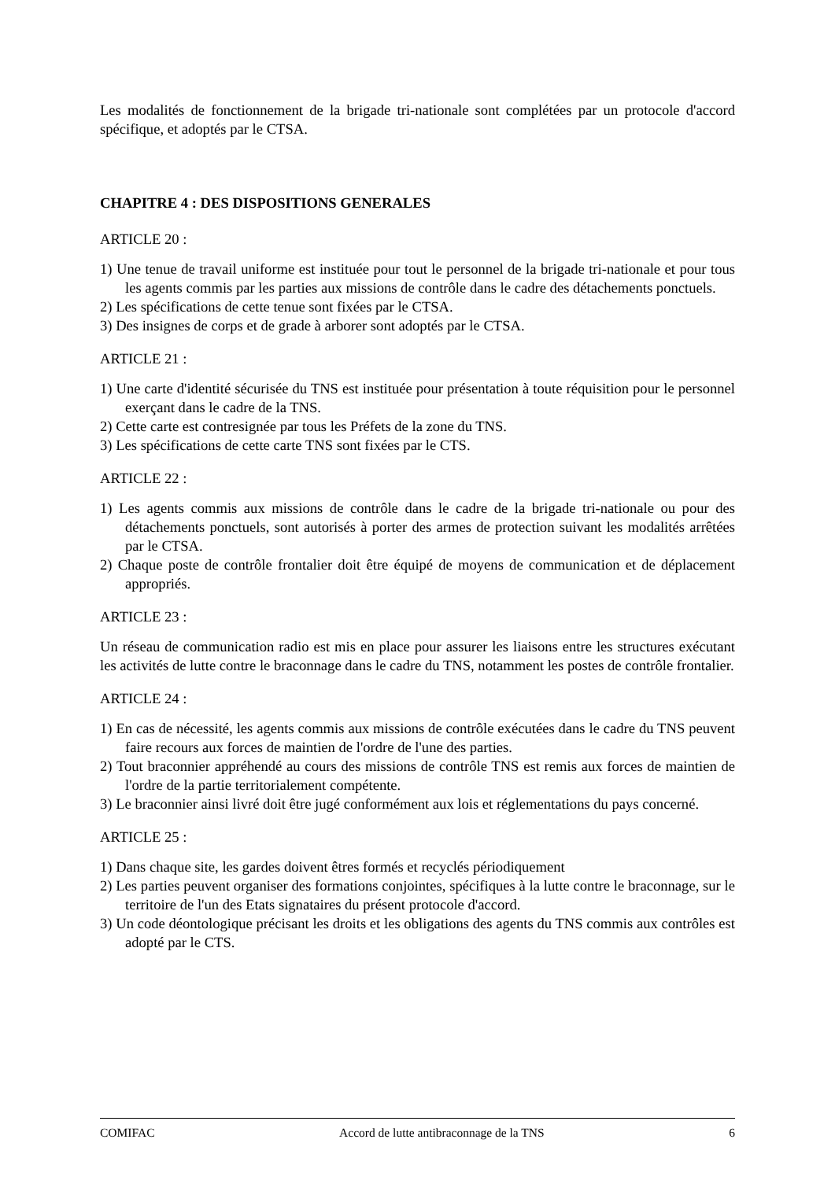Les modalités de fonctionnement de la brigade tri-nationale sont complétées par un protocole d'accord spécifique, et adoptés par le CTSA.
CHAPITRE 4 : DES DISPOSITIONS GENERALES
ARTICLE 20 :
1) Une tenue de travail uniforme est instituée pour tout le personnel de la brigade tri-nationale et pour tous les agents commis par les parties aux missions de contrôle dans le cadre des détachements ponctuels.
2) Les spécifications de cette tenue sont fixées par le CTSA.
3) Des insignes de corps et de grade à arborer sont adoptés par le CTSA.
ARTICLE 21 :
1) Une carte d'identité sécurisée du TNS est instituée pour présentation à toute réquisition pour le personnel exerçant dans le cadre de la TNS.
2) Cette carte est contresignée par tous les Préfets de la zone du TNS.
3) Les spécifications de cette carte TNS sont fixées par le CTS.
ARTICLE 22 :
1) Les agents commis aux missions de contrôle dans le cadre de la brigade tri-nationale ou pour des détachements ponctuels, sont autorisés à porter des armes de protection suivant les modalités arrêtées par le CTSA.
2) Chaque poste de contrôle frontalier doit être équipé de moyens de communication et de déplacement appropriés.
ARTICLE 23 :
Un réseau de communication radio est mis en place pour assurer les liaisons entre les structures exécutant les activités de lutte contre le braconnage dans le cadre du TNS, notamment les postes de contrôle frontalier.
ARTICLE 24 :
1) En cas de nécessité, les agents commis aux missions de contrôle exécutées dans le cadre du TNS peuvent faire recours aux forces de maintien de l'ordre de l'une des parties.
2) Tout braconnier appréhendé au cours des missions de contrôle TNS est remis aux forces de maintien de l'ordre de la partie territorialement compétente.
3) Le braconnier ainsi livré doit être jugé conformément aux lois et réglementations du pays concerné.
ARTICLE 25 :
1) Dans chaque site, les gardes doivent êtres formés et recyclés périodiquement
2) Les parties peuvent organiser des formations conjointes, spécifiques à la lutte contre le braconnage, sur le territoire de l'un des Etats signataires du présent protocole d'accord.
3) Un code déontologique précisant les droits et les obligations des agents du TNS commis aux contrôles est adopté par le CTS.
COMIFAC Accord de lutte antibraconnage de la TNS 6